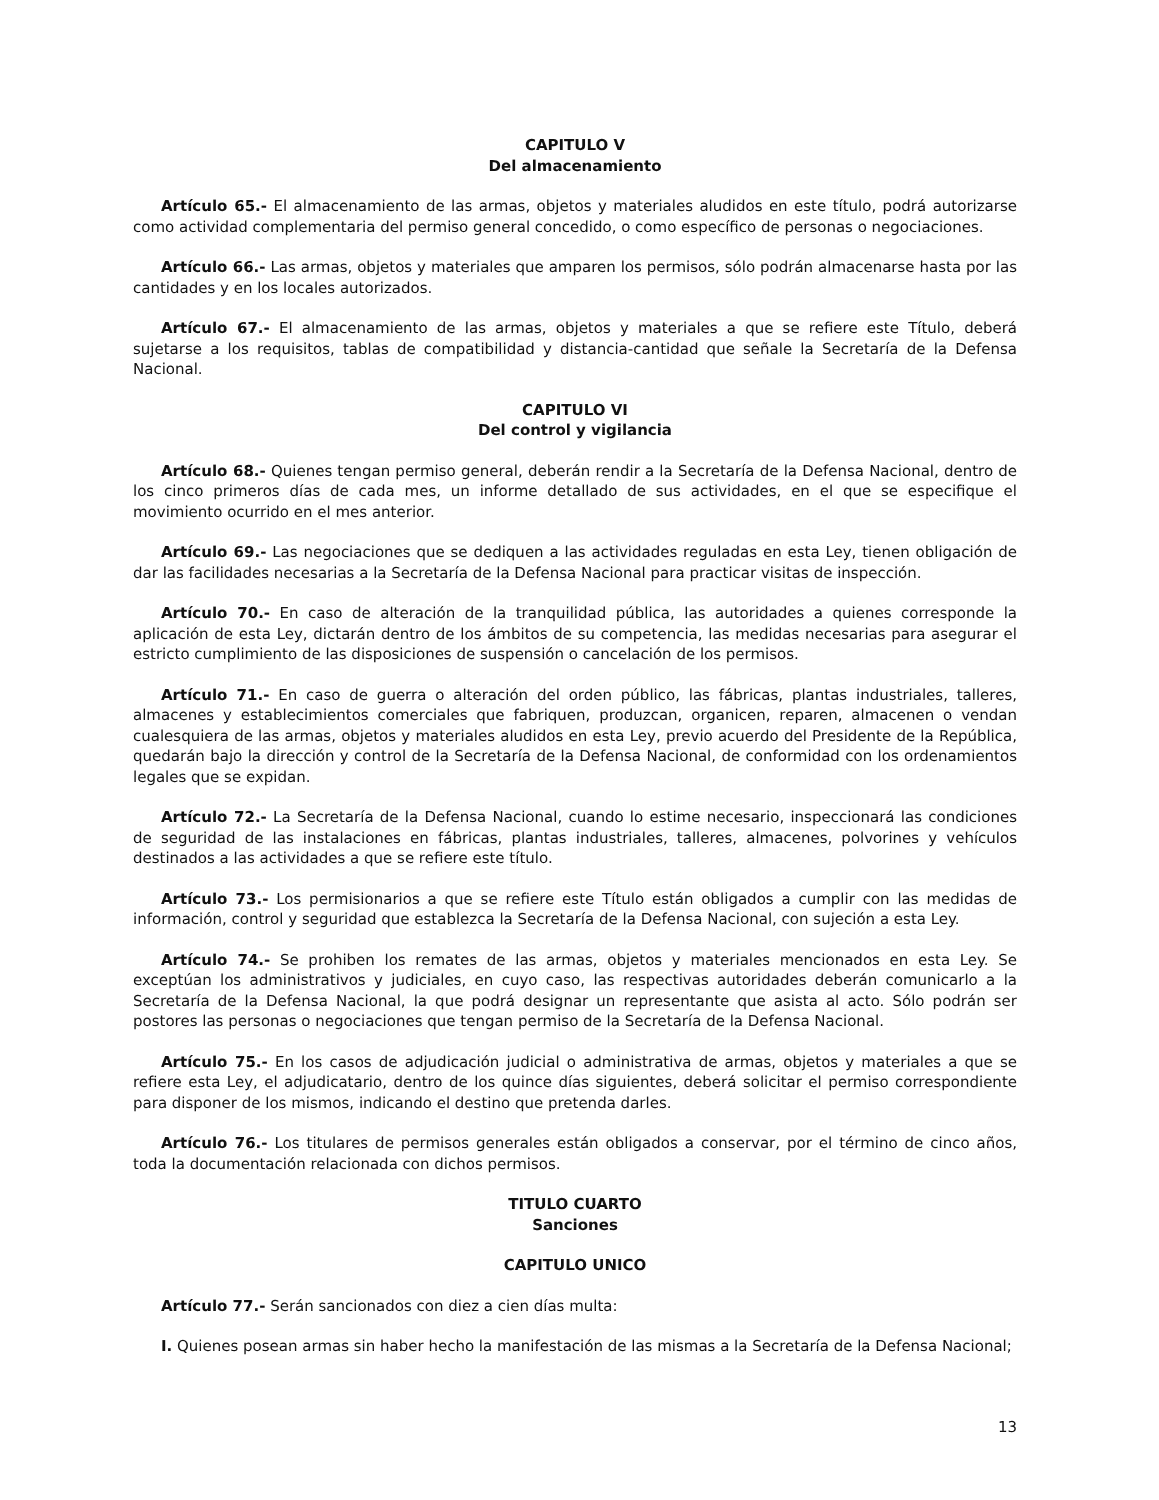CAPITULO V
Del almacenamiento
Artículo 65.- El almacenamiento de las armas, objetos y materiales aludidos en este título, podrá autorizarse como actividad complementaria del permiso general concedido, o como específico de personas o negociaciones.
Artículo 66.- Las armas, objetos y materiales que amparen los permisos, sólo podrán almacenarse hasta por las cantidades y en los locales autorizados.
Artículo 67.- El almacenamiento de las armas, objetos y materiales a que se refiere este Título, deberá sujetarse a los requisitos, tablas de compatibilidad y distancia-cantidad que señale la Secretaría de la Defensa Nacional.
CAPITULO VI
Del control y vigilancia
Artículo 68.- Quienes tengan permiso general, deberán rendir a la Secretaría de la Defensa Nacional, dentro de los cinco primeros días de cada mes, un informe detallado de sus actividades, en el que se especifique el movimiento ocurrido en el mes anterior.
Artículo 69.- Las negociaciones que se dediquen a las actividades reguladas en esta Ley, tienen obligación de dar las facilidades necesarias a la Secretaría de la Defensa Nacional para practicar visitas de inspección.
Artículo 70.- En caso de alteración de la tranquilidad pública, las autoridades a quienes corresponde la aplicación de esta Ley, dictarán dentro de los ámbitos de su competencia, las medidas necesarias para asegurar el estricto cumplimiento de las disposiciones de suspensión o cancelación de los permisos.
Artículo 71.- En caso de guerra o alteración del orden público, las fábricas, plantas industriales, talleres, almacenes y establecimientos comerciales que fabriquen, produzcan, organicen, reparen, almacenen o vendan cualesquiera de las armas, objetos y materiales aludidos en esta Ley, previo acuerdo del Presidente de la República, quedarán bajo la dirección y control de la Secretaría de la Defensa Nacional, de conformidad con los ordenamientos legales que se expidan.
Artículo 72.- La Secretaría de la Defensa Nacional, cuando lo estime necesario, inspeccionará las condiciones de seguridad de las instalaciones en fábricas, plantas industriales, talleres, almacenes, polvorines y vehículos destinados a las actividades a que se refiere este título.
Artículo 73.- Los permisionarios a que se refiere este Título están obligados a cumplir con las medidas de información, control y seguridad que establezca la Secretaría de la Defensa Nacional, con sujeción a esta Ley.
Artículo 74.- Se prohiben los remates de las armas, objetos y materiales mencionados en esta Ley. Se exceptúan los administrativos y judiciales, en cuyo caso, las respectivas autoridades deberán comunicarlo a la Secretaría de la Defensa Nacional, la que podrá designar un representante que asista al acto. Sólo podrán ser postores las personas o negociaciones que tengan permiso de la Secretaría de la Defensa Nacional.
Artículo 75.- En los casos de adjudicación judicial o administrativa de armas, objetos y materiales a que se refiere esta Ley, el adjudicatario, dentro de los quince días siguientes, deberá solicitar el permiso correspondiente para disponer de los mismos, indicando el destino que pretenda darles.
Artículo 76.- Los titulares de permisos generales están obligados a conservar, por el término de cinco años, toda la documentación relacionada con dichos permisos.
TITULO CUARTO
Sanciones
CAPITULO UNICO
Artículo 77.- Serán sancionados con diez a cien días multa:
I. Quienes posean armas sin haber hecho la manifestación de las mismas a la Secretaría de la Defensa Nacional;
13